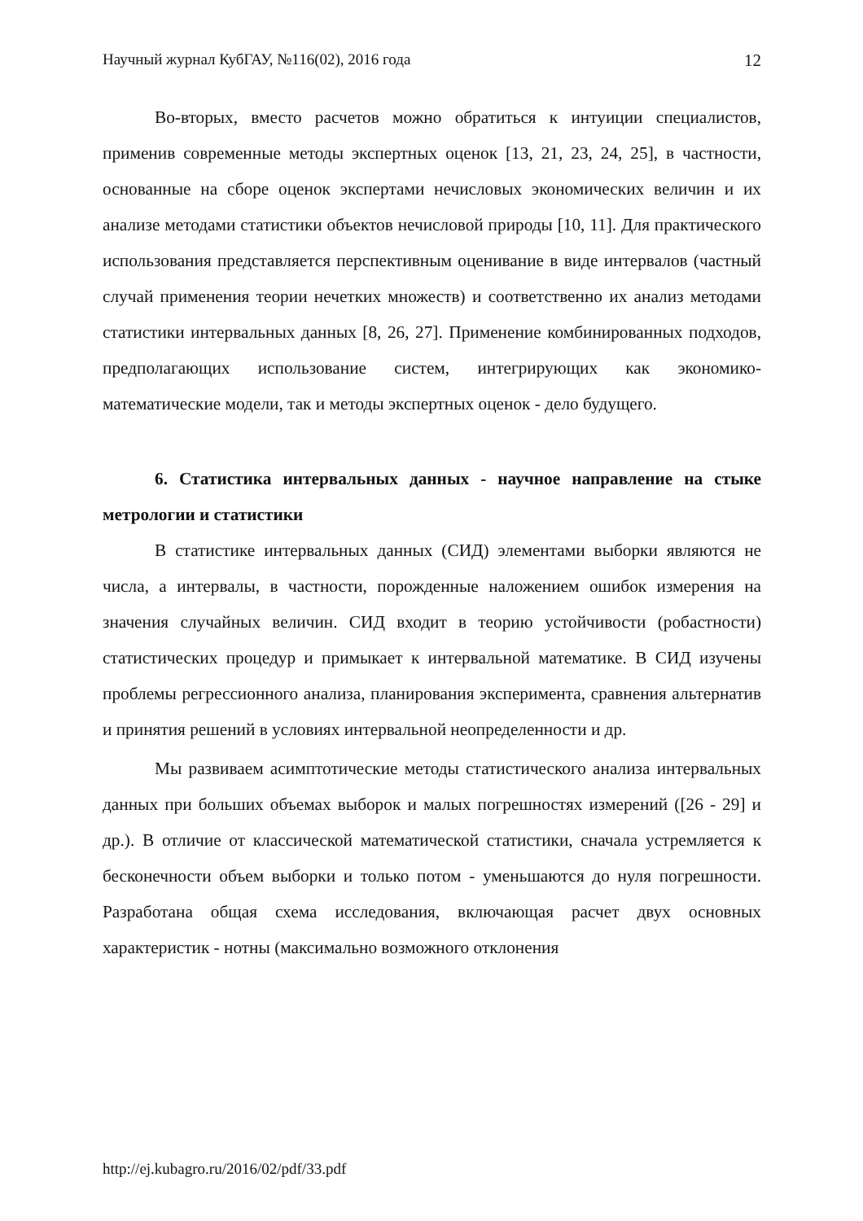Научный журнал КубГАУ, №116(02), 2016 года 12
Во-вторых, вместо расчетов можно обратиться к интуиции специалистов, применив современные методы экспертных оценок [13, 21, 23, 24, 25], в частности, основанные на сборе оценок экспертами нечисловых экономических величин и их анализе методами статистики объектов нечисловой природы [10, 11]. Для практического использования представляется перспективным оценивание в виде интервалов (частный случай применения теории нечетких множеств) и соответственно их анализ методами статистики интервальных данных [8, 26, 27]. Применение комбинированных подходов, предполагающих использование систем, интегрирующих как экономико-математические модели, так и методы экспертных оценок - дело будущего.
6. Статистика интервальных данных - научное направление на стыке метрологии и статистики
В статистике интервальных данных (СИД) элементами выборки являются не числа, а интервалы, в частности, порожденные наложением ошибок измерения на значения случайных величин. СИД входит в теорию устойчивости (робастности) статистических процедур и примыкает к интервальной математике. В СИД изучены проблемы регрессионного анализа, планирования эксперимента, сравнения альтернатив и принятия решений в условиях интервальной неопределенности и др.
Мы развиваем асимптотические методы статистического анализа интервальных данных при больших объемах выборок и малых погрешностях измерений ([26 - 29] и др.). В отличие от классической математической статистики, сначала устремляется к бесконечности объем выборки и только потом - уменьшаются до нуля погрешности. Разработана общая схема исследования, включающая расчет двух основных характеристик - нотны (максимально возможного отклонения
http://ej.kubagro.ru/2016/02/pdf/33.pdf